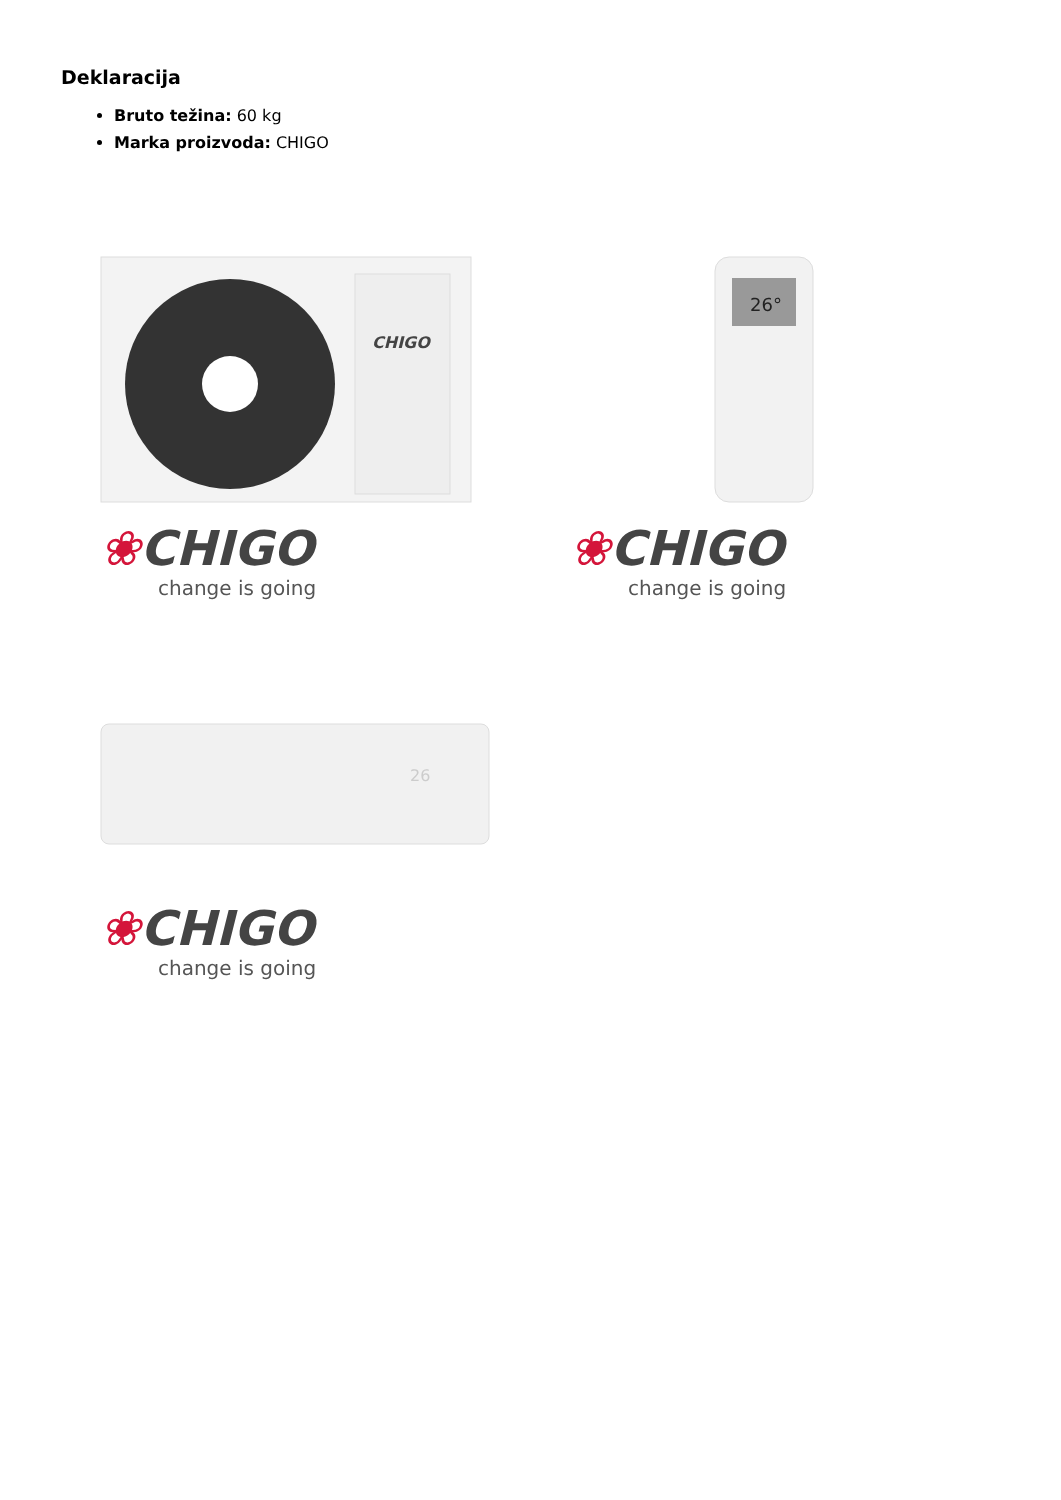Deklaracija
Bruto težina: 60 kg
Marka proizvoda: CHIGO
CHIGO
❀CHIGO
change is going
26°
❀CHIGO
change is going
26
❀CHIGO
change is going